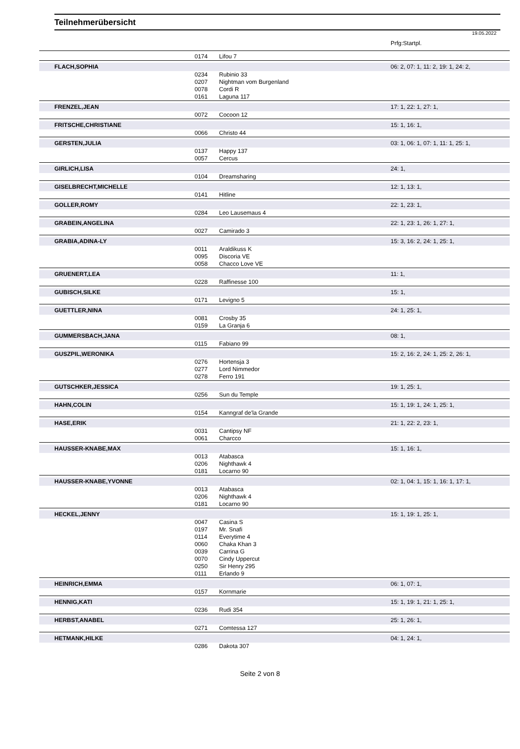Teilnehmerübersicht
19.05.2022
| | | | Prfg:Startpl. |
| | 0174 | Lifou 7 | |
| FLACH,SOPHIA | | | 06: 2, 07: 1, 11: 2, 19: 1, 24: 2, |
| | 0234 | Rubinio 33 | |
| | 0207 | Nightman vom Burgenland | |
| | 0078 | Cordi R | |
| | 0161 | Laguna 117 | |
| FRENZEL,JEAN | | | 17: 1, 22: 1, 27: 1, |
| | 0072 | Cocoon 12 | |
| FRITSCHE,CHRISTIANE | | | 15: 1, 16: 1, |
| | 0066 | Christo 44 | |
| GERSTEN,JULIA | | | 03: 1, 06: 1, 07: 1, 11: 1, 25: 1, |
| | 0137 | Happy 137 | |
| | 0057 | Cercus | |
| GIRLICH,LISA | | | 24: 1, |
| | 0104 | Dreamsharing | |
| GISELBRECHT,MICHELLE | | | 12: 1, 13: 1, |
| | 0141 | Hitline | |
| GOLLER,ROMY | | | 22: 1, 23: 1, |
| | 0284 | Leo Lausemaus 4 | |
| GRABEIN,ANGELINA | | | 22: 1, 23: 1, 26: 1, 27: 1, |
| | 0027 | Camirado 3 | |
| GRABIA,ADINA-LY | | | 15: 3, 16: 2, 24: 1, 25: 1, |
| | 0011 | Araldikuss K | |
| | 0095 | Discoria VE | |
| | 0058 | Chacco Love VE | |
| GRUENERT,LEA | | | 11: 1, |
| | 0228 | Raffinesse 100 | |
| GUBISCH,SILKE | | | 15: 1, |
| | 0171 | Levigno 5 | |
| GUETTLER,NINA | | | 24: 1, 25: 1, |
| | 0081 | Crosby 35 | |
| | 0159 | La Granja 6 | |
| GUMMERSBACH,JANA | | | 08: 1, |
| | 0115 | Fabiano 99 | |
| GUSZPIL,WERONIKA | | | 15: 2, 16: 2, 24: 1, 25: 2, 26: 1, |
| | 0276 | Hortensja 3 | |
| | 0277 | Lord Nimmedor | |
| | 0278 | Ferro 191 | |
| GUTSCHKER,JESSICA | | | 19: 1, 25: 1, |
| | 0256 | Sun du Temple | |
| HAHN,COLIN | | | 15: 1, 19: 1, 24: 1, 25: 1, |
| | 0154 | Kanngraf de'la Grande | |
| HASE,ERIK | | | 21: 1, 22: 2, 23: 1, |
| | 0031 | Cantipsy NF | |
| | 0061 | Charcco | |
| HAUSSER-KNABE,MAX | | | 15: 1, 16: 1, |
| | 0013 | Atabasca | |
| | 0206 | Nighthawk 4 | |
| | 0181 | Locarno 90 | |
| HAUSSER-KNABE,YVONNE | | | 02: 1, 04: 1, 15: 1, 16: 1, 17: 1, |
| | 0013 | Atabasca | |
| | 0206 | Nighthawk 4 | |
| | 0181 | Locarno 90 | |
| HECKEL,JENNY | | | 15: 1, 19: 1, 25: 1, |
| | 0047 | Casina S | |
| | 0197 | Mr. Snafi | |
| | 0114 | Everytime 4 | |
| | 0060 | Chaka Khan 3 | |
| | 0039 | Carrina G | |
| | 0070 | Cindy Uppercut | |
| | 0250 | Sir Henry 295 | |
| | 0111 | Erlando 9 | |
| HEINRICH,EMMA | | | 06: 1, 07: 1, |
| | 0157 | Kornmarie | |
| HENNIG,KATI | | | 15: 1, 19: 1, 21: 1, 25: 1, |
| | 0236 | Rudi 354 | |
| HERBST,ANABEL | | | 25: 1, 26: 1, |
| | 0271 | Comtessa 127 | |
| HETMANK,HILKE | | | 04: 1, 24: 1, |
| | 0286 | Dakota 307 | |
Seite 2 von 8